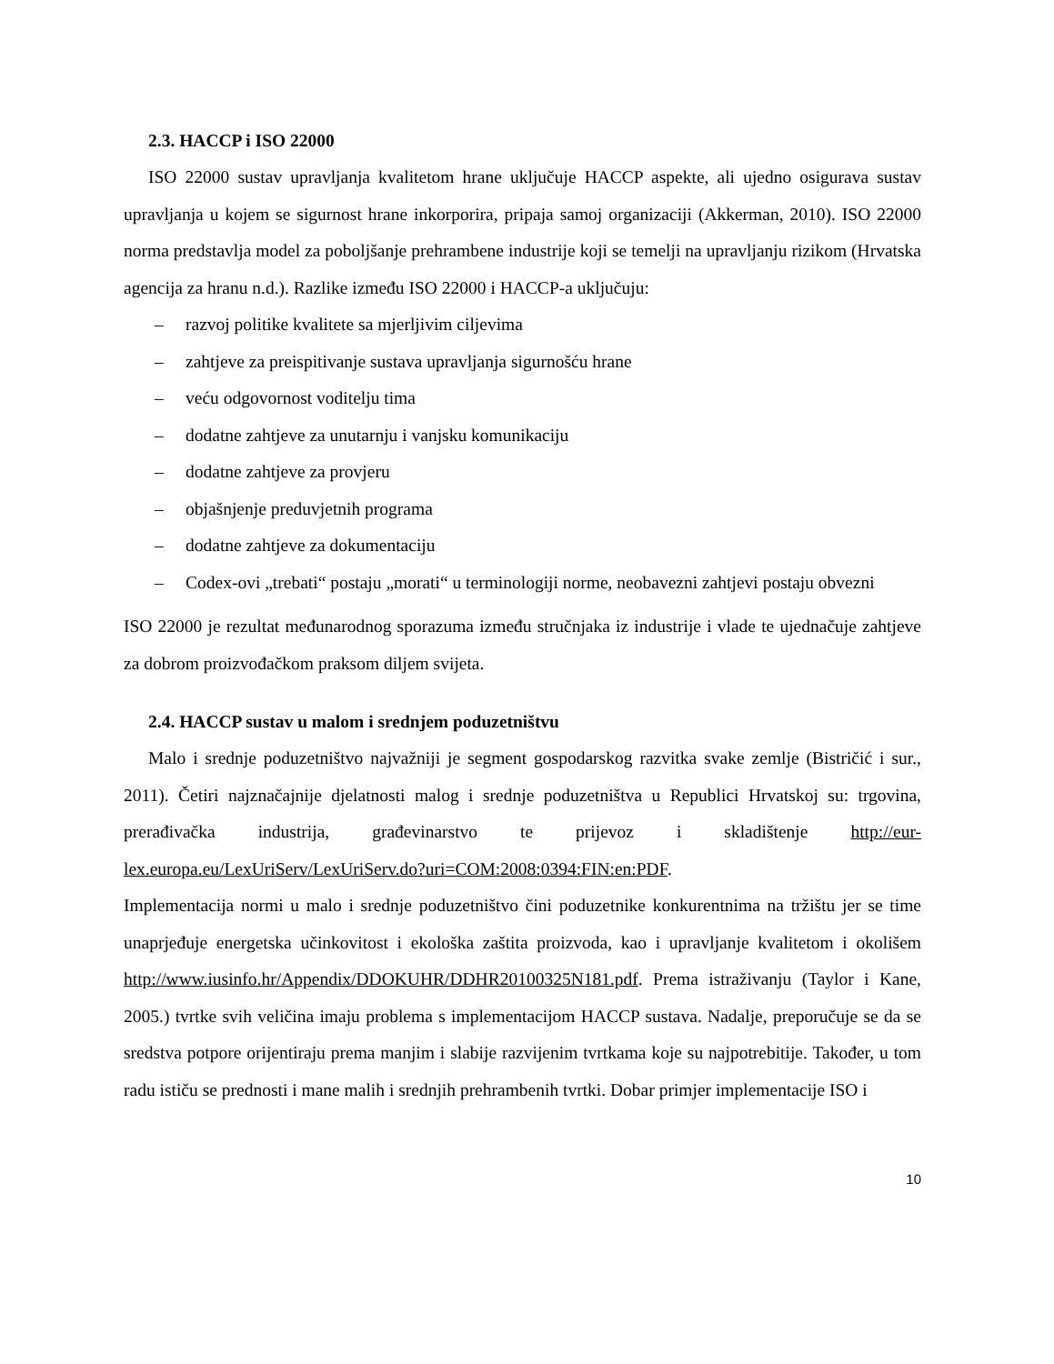2.3. HACCP i ISO 22000
ISO 22000 sustav upravljanja kvalitetom hrane uključuje HACCP aspekte, ali ujedno osigurava sustav upravljanja u kojem se sigurnost hrane inkorporira, pripaja samoj organizaciji (Akkerman, 2010). ISO 22000 norma predstavlja model za poboljšanje prehrambene industrije koji se temelji na upravljanju rizikom (Hrvatska agencija za hranu n.d.). Razlike između ISO 22000 i HACCP-a uključuju:
– razvoj politike kvalitete sa mjerljivim ciljevima
– zahtjeve za preispitivanje sustava upravljanja sigurnošću hrane
– veću odgovornost voditelju tima
– dodatne zahtjeve za unutarnju i vanjsku komunikaciju
– dodatne zahtjeve za provjeru
– objašnjenje preduvjetnih programa
– dodatne zahtjeve za dokumentaciju
– Codex-ovi „trebati“ postaju „morati“ u terminologiji norme, neobavezni zahtjevi postaju obvezni
ISO 22000 je rezultat međunarodnog sporazuma između stručnjaka iz industrije i vlade te ujednačuje zahtjeve za dobrom proizvođačkom praksom diljem svijeta.
2.4. HACCP sustav u malom i srednjem poduzetništvu
Malo i srednje poduzetništvo najvažniji je segment gospodarskog razvitka svake zemlje (Bistričić i sur., 2011). Četiri najznačajnije djelatnosti malog i srednje poduzetništva u Republici Hrvatskoj su: trgovina, prerađivačka industrija, građevinarstvo te prijevoz i skladištenje http://eur-lex.europa.eu/LexUriServ/LexUriServ.do?uri=COM:2008:0394:FIN:en:PDF.
Implementacija normi u malo i srednje poduzetništvo čini poduzetnike konkurentnima na tržištu jer se time unaprjeđuje energetska učinkovitost i ekološka zaštita proizvoda, kao i upravljanje kvalitetom i okolišem http://www.iusinfo.hr/Appendix/DDOKUHR/DDHR20100325N181.pdf. Prema istraživanju (Taylor i Kane, 2005.) tvrtke svih veličina imaju problema s implementacijom HACCP sustava. Nadalje, preporučuje se da se sredstva potpore orijentiraju prema manjim i slabije razvijenim tvrtkama koje su najpotrebitije. Također, u tom radu ističu se prednosti i mane malih i srednjih prehrambenih tvrtki. Dobar primjer implementacije ISO i
10